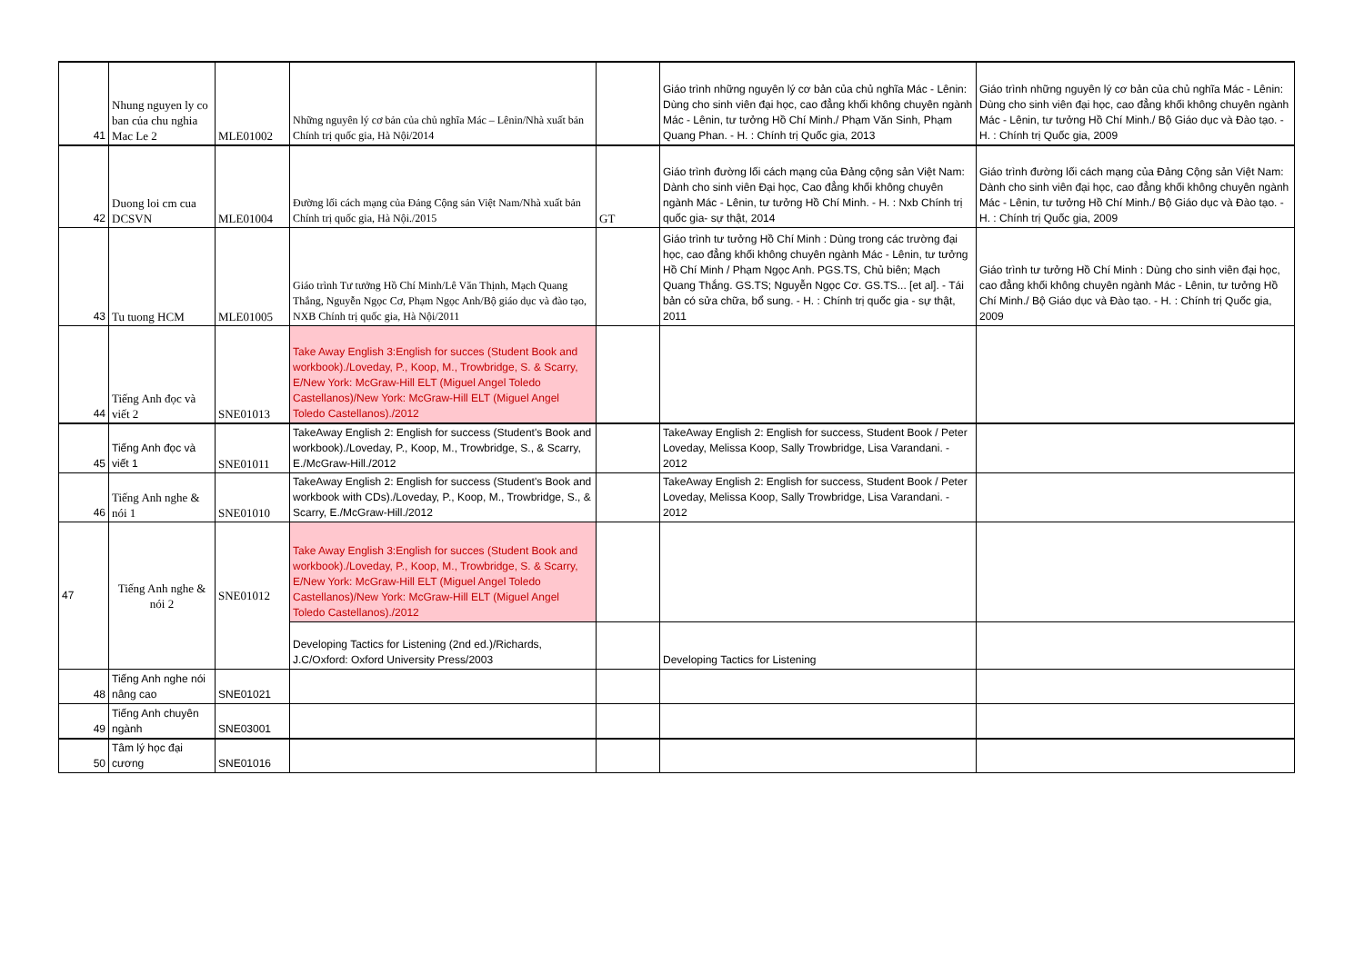| 41 | Nhung nguyen ly co ban của chu nghia Mac Le 2 | MLE01002 | Những nguyên lý cơ bản của chủ nghĩa Mác – Lênin/Nhà xuất bản Chính trị quốc gia, Hà Nội/2014 | | Giáo trình những nguyên lý cơ bản của chủ nghĩa Mác - Lênin: Dùng cho sinh viên đại học, cao đẳng khối không chuyên ngành Mác - Lênin, tư tưởng Hồ Chí Minh./ Phạm Văn Sinh, Phạm Quang Phan. - H. : Chính trị Quốc gia, 2013 | Giáo trình những nguyên lý cơ bản của chủ nghĩa Mác - Lênin: Dùng cho sinh viên đại học, cao đẳng khối không chuyên ngành Mác - Lênin, tư tưởng Hồ Chí Minh./ Bộ Giáo dục và Đào tạo. - H. : Chính trị Quốc gia, 2009 |
| 42 | Duong loi cm cua DCSVN | MLE01004 | Đường lối cách mạng của Đảng Cộng sản Việt Nam/Nhà xuất bản Chính trị quốc gia, Hà Nội./2015 | GT | Giáo trình đường lối cách mạng của Đảng cộng sản Việt Nam: Dành cho sinh viên Đại học, Cao đẳng khối không chuyên ngành Mác - Lênin, tư tưởng Hồ Chí Minh. - H. : Nxb Chính trị quốc gia- sự thật, 2014 | Giáo trình đường lối cách mạng của Đảng Cộng sản Việt Nam: Dành cho sinh viên đại học, cao đẳng khối không chuyên ngành Mác - Lênin, tư tưởng Hồ Chí Minh./ Bộ Giáo dục và Đào tạo. - H. : Chính trị Quốc gia, 2009 |
| 43 | Tu tuong HCM | MLE01005 | Giáo trình Tư tưởng Hồ Chí Minh/Lê Văn Thịnh, Mạch Quang Thắng, Nguyễn Ngọc Cơ, Phạm Ngọc Anh/Bộ giáo dục và đào tạo, NXB Chính trị quốc gia, Hà Nội/2011 | | Giáo trình tư tưởng Hồ Chí Minh : Dùng trong các trường đại học, cao đẳng khối không chuyên ngành Mác - Lênin, tư tưởng Hồ Chí Minh / Phạm Ngọc Anh. PGS.TS, Chủ biên; Mạch Quang Thắng. GS.TS; Nguyễn Ngọc Cơ. GS.TS... [et al]. - Tái bản có sửa chữa, bổ sung. - H. : Chính trị quốc gia - sự thật, 2011 | Giáo trình tư tưởng Hồ Chí Minh : Dùng cho sinh viên đại học, cao đẳng khối không chuyên ngành Mác - Lênin, tư tưởng Hồ Chí Minh./ Bộ Giáo dục và Đào tạo. - H. : Chính trị Quốc gia, 2009 |
| 44 | Tiếng Anh đọc và viết 2 | SNE01013 | Take Away English 3:English for succes (Student Book and workbook)./Loveday, P., Koop, M., Trowbridge, S. & Scarry, E/New York: McGraw-Hill ELT (Miguel Angel Toledo Castellanos)/New York: McGraw-Hill ELT (Miguel Angel Toledo Castellanos)./2012 | | | |
| 45 | Tiếng Anh đọc và viết 1 | SNE01011 | TakeAway English 2: English for success (Student's Book and workbook)./Loveday, P., Koop, M., Trowbridge, S., & Scarry, E./McGraw-Hill./2012 | | TakeAway English 2: English for success, Student Book / Peter Loveday, Melissa Koop, Sally Trowbridge, Lisa Varandani. - 2012 | |
| 46 | Tiếng Anh nghe & nói 1 | SNE01010 | TakeAway English 2: English for success (Student's Book and workbook with CDs)./Loveday, P., Koop, M., Trowbridge, S., & Scarry, E./McGraw-Hill./2012 | | TakeAway English 2: English for success, Student Book / Peter Loveday, Melissa Koop, Sally Trowbridge, Lisa Varandani. - 2012 | |
| 47 | Tiếng Anh nghe & nói 2 | SNE01012 | Take Away English 3:English for succes (Student Book and workbook)./Loveday, P., Koop, M., Trowbridge, S. & Scarry, E/New York: McGraw-Hill ELT (Miguel Angel Toledo Castellanos)/New York: McGraw-Hill ELT (Miguel Angel Toledo Castellanos)./2012 | | | |
| | | | Developing Tactics for Listening (2nd ed.)/Richards, J.C/Oxford: Oxford University Press/2003 | | Developing Tactics for Listening | |
| 48 | Tiếng Anh nghe nói nâng cao | SNE01021 | | | | |
| 49 | Tiếng Anh chuyên ngành | SNE03001 | | | | |
| 50 | Tâm lý học đại cương | SNE01016 | | | | |